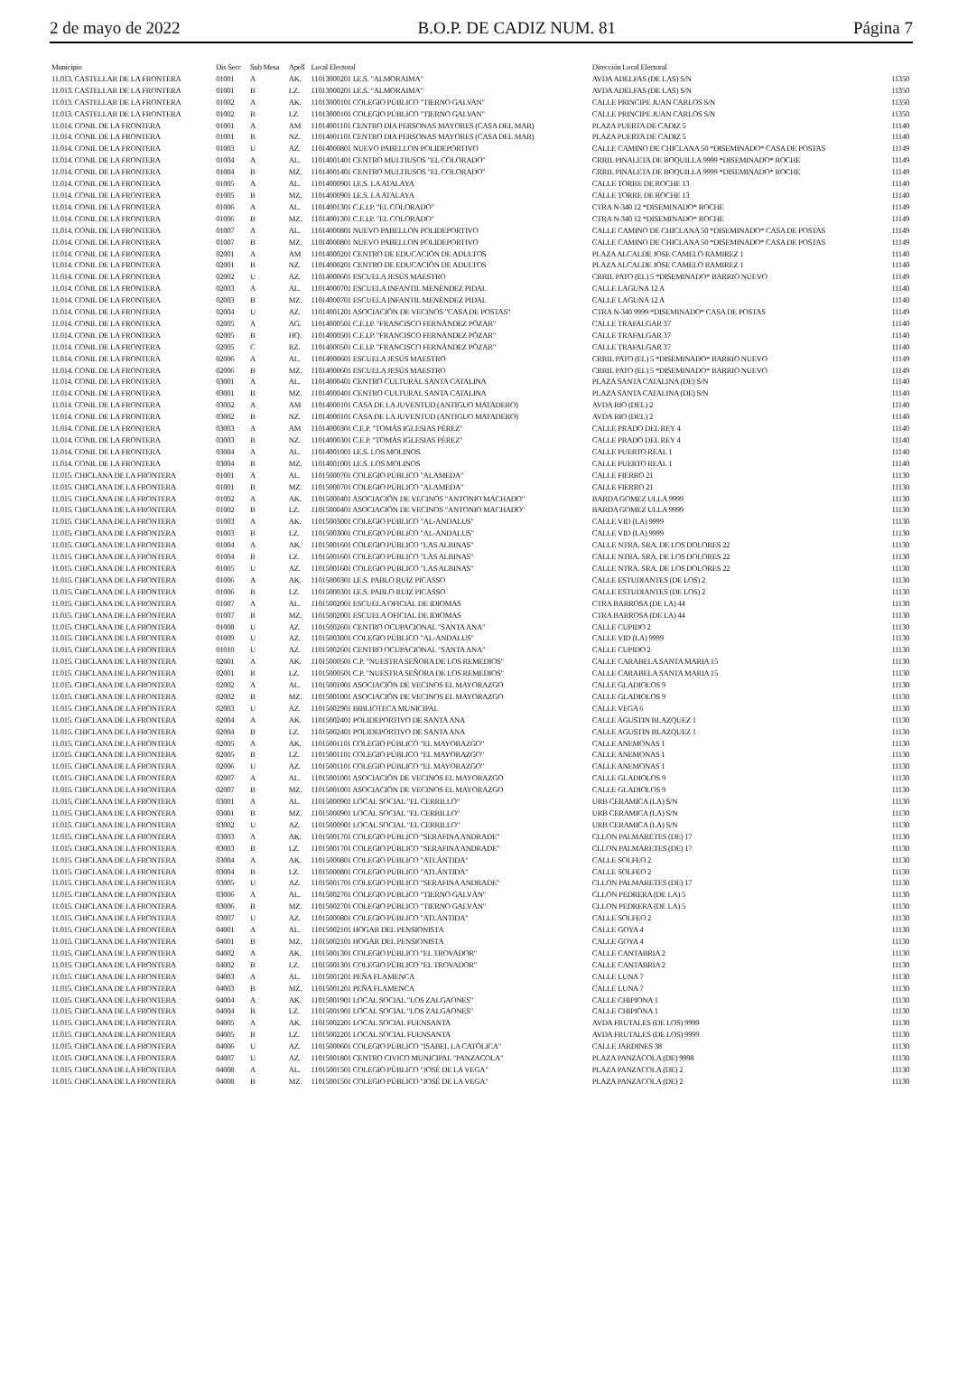2 de mayo de 2022 B.O.P. DE CADIZ NUM. 81 Página 7
| Municipio | Dis Secc | Sub Mesa | Apell | Local Electoral | Dirección Local Electoral | |
| --- | --- | --- | --- | --- | --- | --- |
| 11.013. CASTELLAR DE LA FRONTERA | 01001 | A | AK. | 11013000201 I.E.S. "ALMORAIMA" | AVDA ADELFAS (DE LAS) S/N | 11350 |
| 11.013. CASTELLAR DE LA FRONTERA | 01001 | B | LZ. | 11013000201 I.E.S. "ALMORAIMA" | AVDA ADELFAS (DE LAS) S/N | 11350 |
| 11.013. CASTELLAR DE LA FRONTERA | 01002 | A | AK. | 11013000101 COLEGIO PÚBLICO "TIERNO GALVAN" | CALLE PRINCIPE JUAN CARLOS S/N | 11350 |
| 11.013. CASTELLAR DE LA FRONTERA | 01002 | B | LZ. | 11013000101 COLEGIO PÚBLICO "TIERNO GALVAN" | CALLE PRINCIPE JUAN CARLOS S/N | 11350 |
| 11.014. CONIL DE LA FRONTERA | 01001 | A | AM | 11014001101 CENTRO DIA PERSONAS MAYORES (CASA DEL MAR) | PLAZA PUERTA DE CADIZ 5 | 11140 |
| 11.014. CONIL DE LA FRONTERA | 01001 | B | NZ. | 11014001101 CENTRO DIA PERSONAS MAYORES (CASA DEL MAR) | PLAZA PUERTA DE CADIZ 5 | 11140 |
| 11.014. CONIL DE LA FRONTERA | 01003 | U | AZ. | 11014000801 NUEVO PABELLON POLIDEPORTIVO | CALLE CAMINO DE CHICLANA 50 *DISEMINADO* CASA DE POSTAS | 11149 |
| 11.014. CONIL DE LA FRONTERA | 01004 | A | AL. | 11014001401 CENTRO MULTIUSOS "EL COLORADO" | CRRIL PINALETA DE BOQUILLA 9999 *DISEMINADO* ROCHE | 11149 |
| 11.014. CONIL DE LA FRONTERA | 01004 | B | MZ. | 11014001401 CENTRO MULTIUSOS "EL COLORADO" | CRRIL PINALETA DE BOQUILLA 9999 *DISEMINADO* ROCHE | 11149 |
| 11.014. CONIL DE LA FRONTERA | 01005 | A | AL. | 11014000901 I.E.S. LA ATALAYA | CALLE TORRE DE ROCHE 13 | 11140 |
| 11.014. CONIL DE LA FRONTERA | 01005 | B | MZ. | 11014000901 I.E.S. LA ATALAYA | CALLE TORRE DE ROCHE 13 | 11140 |
| 11.014. CONIL DE LA FRONTERA | 01006 | A | AL. | 11014001301 C.E.I.P. "EL COLORADO" | CTRA N-340 12 *DISEMINADO* ROCHE | 11149 |
| 11.014. CONIL DE LA FRONTERA | 01006 | B | MZ. | 11014001301 C.E.I.P. "EL COLORADO" | CTRA N-340 12 *DISEMINADO* ROCHE | 11149 |
| 11.014. CONIL DE LA FRONTERA | 01007 | A | AL. | 11014000801 NUEVO PABELLON POLIDEPORTIVO | CALLE CAMINO DE CHICLANA 50 *DISEMINADO* CASA DE POSTAS | 11149 |
| 11.014. CONIL DE LA FRONTERA | 01007 | B | MZ. | 11014000801 NUEVO PABELLON POLIDEPORTIVO | CALLE CAMINO DE CHICLANA 50 *DISEMINADO* CASA DE POSTAS | 11149 |
| 11.014. CONIL DE LA FRONTERA | 02001 | A | AM | 11014000201 CENTRO DE EDUCACIÓN DE ADULTOS | PLAZA ALCALDE JOSE CAMELO RAMIREZ 1 | 11140 |
| 11.014. CONIL DE LA FRONTERA | 02001 | B | NZ. | 11014000201 CENTRO DE EDUCACIÓN DE ADULTOS | PLAZA ALCALDE JOSE CAMELO RAMIREZ 1 | 11140 |
| 11.014. CONIL DE LA FRONTERA | 02002 | U | AZ. | 11014000601 ESCUELA JESÚS MAESTRO | CRRIL PATO (EL) 5 *DISEMINADO* BARRIO NUEVO | 11149 |
| 11.014. CONIL DE LA FRONTERA | 02003 | A | AL. | 11014000701 ESCUELA INFANTIL MENÉNDEZ PIDAL | CALLE LAGUNA 12 A | 11140 |
| 11.014. CONIL DE LA FRONTERA | 02003 | B | MZ. | 11014000701 ESCUELA INFANTIL MENÉNDEZ PIDAL | CALLE LAGUNA 12 A | 11140 |
| 11.014. CONIL DE LA FRONTERA | 02004 | U | AZ. | 11014001201 ASOCIACIÓN DE VECINOS "CASA DE POSTAS" | CTRA N-340 9999 *DISEMINADO* CASA DE POSTAS | 11149 |
| 11.014. CONIL DE LA FRONTERA | 02005 | A | AG. | 11014000501 C.E.I.P. "FRANCISCO FERNÁNDEZ PÓZAR" | CALLE TRAFALGAR 37 | 11140 |
| 11.014. CONIL DE LA FRONTERA | 02005 | B | HQ. | 11014000501 C.E.I.P. "FRANCISCO FERNÁNDEZ PÓZAR" | CALLE TRAFALGAR 37 | 11140 |
| 11.014. CONIL DE LA FRONTERA | 02005 | C | RZ. | 11014000501 C.E.I.P. "FRANCISCO FERNÁNDEZ PÓZAR" | CALLE TRAFALGAR 37 | 11140 |
| 11.014. CONIL DE LA FRONTERA | 02006 | A | AL. | 11014000601 ESCUELA JESÚS MAESTRO | CRRIL PATO (EL) 5 *DISEMINADO* BARRIO NUEVO | 11149 |
| 11.014. CONIL DE LA FRONTERA | 02006 | B | MZ. | 11014000601 ESCUELA JESÚS MAESTRO | CRRIL PATO (EL) 5 *DISEMINADO* BARRIO NUEVO | 11149 |
| 11.014. CONIL DE LA FRONTERA | 03001 | A | AL. | 11014000401 CENTRO CULTURAL SANTA CATALINA | PLAZA SANTA CATALINA (DE) S/N | 11140 |
| 11.014. CONIL DE LA FRONTERA | 03001 | B | MZ. | 11014000401 CENTRO CULTURAL SANTA CATALINA | PLAZA SANTA CATALINA (DE) S/N | 11140 |
| 11.014. CONIL DE LA FRONTERA | 03002 | A | AM | 11014000101 CASA DE LA JUVENTUD (ANTIGUO MATADERO) | AVDA RIO (DEL) 2 | 11140 |
| 11.014. CONIL DE LA FRONTERA | 03002 | B | NZ. | 11014000101 CASA DE LA JUVENTUD (ANTIGUO MATADERO) | AVDA RIO (DEL) 2 | 11140 |
| 11.014. CONIL DE LA FRONTERA | 03003 | A | AM | 11014000301 C.E.P. "TOMÁS IGLESIAS PÉREZ" | CALLE PRADO DEL REY 4 | 11140 |
| 11.014. CONIL DE LA FRONTERA | 03003 | B | NZ. | 11014000301 C.E.P. "TOMÁS IGLESIAS PÉREZ" | CALLE PRADO DEL REY 4 | 11140 |
| 11.014. CONIL DE LA FRONTERA | 03004 | A | AL. | 11014001001 I.E.S. LOS MOLINOS | CALLE PUERTO REAL 1 | 11140 |
| 11.014. CONIL DE LA FRONTERA | 03004 | B | MZ. | 11014001001 I.E.S. LOS MOLINOS | CALLE PUERTO REAL 1 | 11140 |
| 11.015. CHICLANA DE LA FRONTERA | 01001 | A | AL. | 11015000701 COLEGIO PÚBLICO "ALAMEDA" | CALLE FIERRO 21 | 11130 |
| 11.015. CHICLANA DE LA FRONTERA | 01001 | B | MZ. | 11015000701 COLEGIO PÚBLICO "ALAMEDA" | CALLE FIERRO 21 | 11130 |
| 11.015. CHICLANA DE LA FRONTERA | 01002 | A | AK. | 11015000401 ASOCIACIÓN DE VECINOS "ANTONIO MACHADO" | BARDA GOMEZ ULLA 9999 | 11130 |
| 11.015. CHICLANA DE LA FRONTERA | 01002 | B | LZ. | 11015000401 ASOCIACIÓN DE VECINOS "ANTONIO MACHADO" | BARDA GOMEZ ULLA 9999 | 11130 |
| 11.015. CHICLANA DE LA FRONTERA | 01003 | A | AK. | 11015003001 COLEGIO PÚBLICO "AL-ANDALUS" | CALLE VID (LA) 9999 | 11130 |
| 11.015. CHICLANA DE LA FRONTERA | 01003 | B | LZ. | 11015003001 COLEGIO PÚBLICO "AL-ANDALUS" | CALLE VID (LA) 9999 | 11130 |
| 11.015. CHICLANA DE LA FRONTERA | 01004 | A | AK. | 11015001601 COLEGIO PÚBLICO "LAS ALBINAS" | CALLE NTRA. SRA. DE LOS DOLORES 22 | 11130 |
| 11.015. CHICLANA DE LA FRONTERA | 01004 | B | LZ. | 11015001601 COLEGIO PÚBLICO "LAS ALBINAS" | CALLE NTRA. SRA. DE LOS DOLORES 22 | 11130 |
| 11.015. CHICLANA DE LA FRONTERA | 01005 | U | AZ. | 11015001601 COLEGIO PÚBLICO "LAS ALBINAS" | CALLE NTRA. SRA. DE LOS DOLORES 22 | 11130 |
| 11.015. CHICLANA DE LA FRONTERA | 01006 | A | AK. | 11015000301 I.E.S. PABLO RUIZ PICASSO | CALLE ESTUDIANTES (DE LOS) 2 | 11130 |
| 11.015. CHICLANA DE LA FRONTERA | 01006 | B | LZ. | 11015000301 I.E.S. PABLO RUIZ PICASSO | CALLE ESTUDIANTES (DE LOS) 2 | 11130 |
| 11.015. CHICLANA DE LA FRONTERA | 01007 | A | AL. | 11015002001 ESCUELA OFICIAL DE IDIOMAS | CTRA BARROSA (DE LA) 44 | 11130 |
| 11.015. CHICLANA DE LA FRONTERA | 01007 | B | MZ. | 11015002001 ESCUELA OFICIAL DE IDIOMAS | CTRA BARROSA (DE LA) 44 | 11130 |
| 11.015. CHICLANA DE LA FRONTERA | 01008 | U | AZ. | 11015002601 CENTRO OCUPACIONAL "SANTA ANA" | CALLE CUPIDO 2 | 11130 |
| 11.015. CHICLANA DE LA FRONTERA | 01009 | U | AZ. | 11015003001 COLEGIO PÚBLICO "AL-ANDALUS" | CALLE VID (LA) 9999 | 11130 |
| 11.015. CHICLANA DE LA FRONTERA | 01010 | U | AZ. | 11015002601 CENTRO OCUPACIONAL "SANTA ANA" | CALLE CUPIDO 2 | 11130 |
| 11.015. CHICLANA DE LA FRONTERA | 02001 | A | AK. | 11015000501 C.P. "NUESTRA SEÑORA DE LOS REMEDIOS" | CALLE CARABELA SANTA MARIA 15 | 11130 |
| 11.015. CHICLANA DE LA FRONTERA | 02001 | B | LZ. | 11015000501 C.P. "NUESTRA SEÑORA DE LOS REMEDIOS" | CALLE CARABELA SANTA MARIA 15 | 11130 |
| 11.015. CHICLANA DE LA FRONTERA | 02002 | A | AL. | 11015001001 ASOCIACIÓN DE VECINOS EL MAYORAZGO | CALLE GLADIOLOS 9 | 11130 |
| 11.015. CHICLANA DE LA FRONTERA | 02002 | B | MZ. | 11015001001 ASOCIACIÓN DE VECINOS EL MAYORAZGO | CALLE GLADIOLOS 9 | 11130 |
| 11.015. CHICLANA DE LA FRONTERA | 02003 | U | AZ. | 11015002901 BIBLIOTECA MUNICIPAL | CALLE VEGA 6 | 11130 |
| 11.015. CHICLANA DE LA FRONTERA | 02004 | A | AK. | 11015002401 POLIDEPORTIVO DE SANTA ANA | CALLE AGUSTIN BLAZQUEZ 1 | 11130 |
| 11.015. CHICLANA DE LA FRONTERA | 02004 | B | LZ. | 11015002401 POLIDEPORTIVO DE SANTA ANA | CALLE AGUSTIN BLAZQUEZ 1 | 11130 |
| 11.015. CHICLANA DE LA FRONTERA | 02005 | A | AK. | 11015001101 COLEGIO PÚBLICO "EL MAYORAZGO" | CALLE ANEMONAS 1 | 11130 |
| 11.015. CHICLANA DE LA FRONTERA | 02005 | B | LZ. | 11015001101 COLEGIO PÚBLICO "EL MAYORAZGO" | CALLE ANEMONAS 1 | 11130 |
| 11.015. CHICLANA DE LA FRONTERA | 02006 | U | AZ. | 11015001101 COLEGIO PÚBLICO "EL MAYORAZGO" | CALLE ANEMONAS 1 | 11130 |
| 11.015. CHICLANA DE LA FRONTERA | 02007 | A | AL. | 11015001001 ASOCIACIÓN DE VECINOS EL MAYORAZGO | CALLE GLADIOLOS 9 | 11130 |
| 11.015. CHICLANA DE LA FRONTERA | 02007 | B | MZ. | 11015001001 ASOCIACIÓN DE VECINOS EL MAYORAZGO | CALLE GLADIOLOS 9 | 11130 |
| 11.015. CHICLANA DE LA FRONTERA | 03001 | A | AL. | 11015000901 LOCAL SOCIAL "EL CERRILLO" | URB CERAMICA (LA) S/N | 11130 |
| 11.015. CHICLANA DE LA FRONTERA | 03001 | B | MZ. | 11015000901 LOCAL SOCIAL "EL CERRILLO" | URB CERAMICA (LA) S/N | 11130 |
| 11.015. CHICLANA DE LA FRONTERA | 03002 | U | AZ. | 11015000901 LOCAL SOCIAL "EL CERRILLO" | URB CERAMICA (LA) S/N | 11130 |
| 11.015. CHICLANA DE LA FRONTERA | 03003 | A | AK. | 11015001701 COLEGIO PÚBLICO "SERAFINA ANDRADE" | CLLON PALMARETES (DE) 17 | 11130 |
| 11.015. CHICLANA DE LA FRONTERA | 03003 | B | LZ. | 11015001701 COLEGIO PÚBLICO "SERAFINA ANDRADE" | CLLON PALMARETES (DE) 17 | 11130 |
| 11.015. CHICLANA DE LA FRONTERA | 03004 | A | AK. | 11015000801 COLEGIO PÚBLICO "ATLÁNTIDA" | CALLE SOLFEO 2 | 11130 |
| 11.015. CHICLANA DE LA FRONTERA | 03004 | B | LZ. | 11015000801 COLEGIO PÚBLICO "ATLÁNTIDA" | CALLE SOLFEO 2 | 11130 |
| 11.015. CHICLANA DE LA FRONTERA | 03005 | U | AZ. | 11015001701 COLEGIO PÚBLICO "SERAFINA ANDRADE" | CLLON PALMARETES (DE) 17 | 11130 |
| 11.015. CHICLANA DE LA FRONTERA | 03006 | A | AL. | 11015002701 COLEGIO PÚBLICO "TIERNO GALVÁN" | CLLON PEDRERA (DE LA) 5 | 11130 |
| 11.015. CHICLANA DE LA FRONTERA | 03006 | B | MZ. | 11015002701 COLEGIO PÚBLICO "TIERNO GALVÁN" | CLLON PEDRERA (DE LA) 5 | 11130 |
| 11.015. CHICLANA DE LA FRONTERA | 03007 | U | AZ. | 11015000801 COLEGIO PÚBLICO "ATLÁNTIDA" | CALLE SOLFEO 2 | 11130 |
| 11.015. CHICLANA DE LA FRONTERA | 04001 | A | AL. | 11015002101 HOGAR DEL PENSIONISTA | CALLE GOYA 4 | 11130 |
| 11.015. CHICLANA DE LA FRONTERA | 04001 | B | MZ. | 11015002101 HOGAR DEL PENSIONISTA | CALLE GOYA 4 | 11130 |
| 11.015. CHICLANA DE LA FRONTERA | 04002 | A | AK. | 11015001301 COLEGIO PÚBLICO "EL TROVADOR" | CALLE CANTABRIA 2 | 11130 |
| 11.015. CHICLANA DE LA FRONTERA | 04002 | B | LZ. | 11015001301 COLEGIO PÚBLICO "EL TROVADOR" | CALLE CANTABRIA 2 | 11130 |
| 11.015. CHICLANA DE LA FRONTERA | 04003 | A | AL. | 11015001201 PEÑA FLAMENCA | CALLE LUNA 7 | 11130 |
| 11.015. CHICLANA DE LA FRONTERA | 04003 | B | MZ. | 11015001201 PEÑA FLAMENCA | CALLE LUNA 7 | 11130 |
| 11.015. CHICLANA DE LA FRONTERA | 04004 | A | AK. | 11015001901 LOCAL SOCIAL "LOS ZALGAONES" | CALLE CHIPIONA 1 | 11130 |
| 11.015. CHICLANA DE LA FRONTERA | 04004 | B | LZ. | 11015001901 LOCAL SOCIAL "LOS ZALGAONES" | CALLE CHIPIONA 1 | 11130 |
| 11.015. CHICLANA DE LA FRONTERA | 04005 | A | AK. | 11015002201 LOCAL SOCIAL FUENSANTA | AVDA FRUTALES (DE LOS) 9999 | 11130 |
| 11.015. CHICLANA DE LA FRONTERA | 04005 | B | LZ. | 11015002201 LOCAL SOCIAL FUENSANTA | AVDA FRUTALES (DE LOS) 9999 | 11130 |
| 11.015. CHICLANA DE LA FRONTERA | 04006 | U | AZ. | 11015000601 COLEGIO PÚBLICO "ISABEL LA CATÓLICA" | CALLE JARDINES 38 | 11130 |
| 11.015. CHICLANA DE LA FRONTERA | 04007 | U | AZ. | 11015001801 CENTRO CIVICO MUNICIPAL "PANZACOLA" | PLAZA PANZACOLA (DE) 9998 | 11130 |
| 11.015. CHICLANA DE LA FRONTERA | 04008 | A | AL. | 11015001501 COLEGIO PÚBLICO "JOSÉ DE LA VEGA" | PLAZA PANZACOLA (DE) 2 | 11130 |
| 11.015. CHICLANA DE LA FRONTERA | 04008 | B | MZ. | 11015001501 COLEGIO PÚBLICO "JOSÉ DE LA VEGA" | PLAZA PANZACOLA (DE) 2 | 11130 |